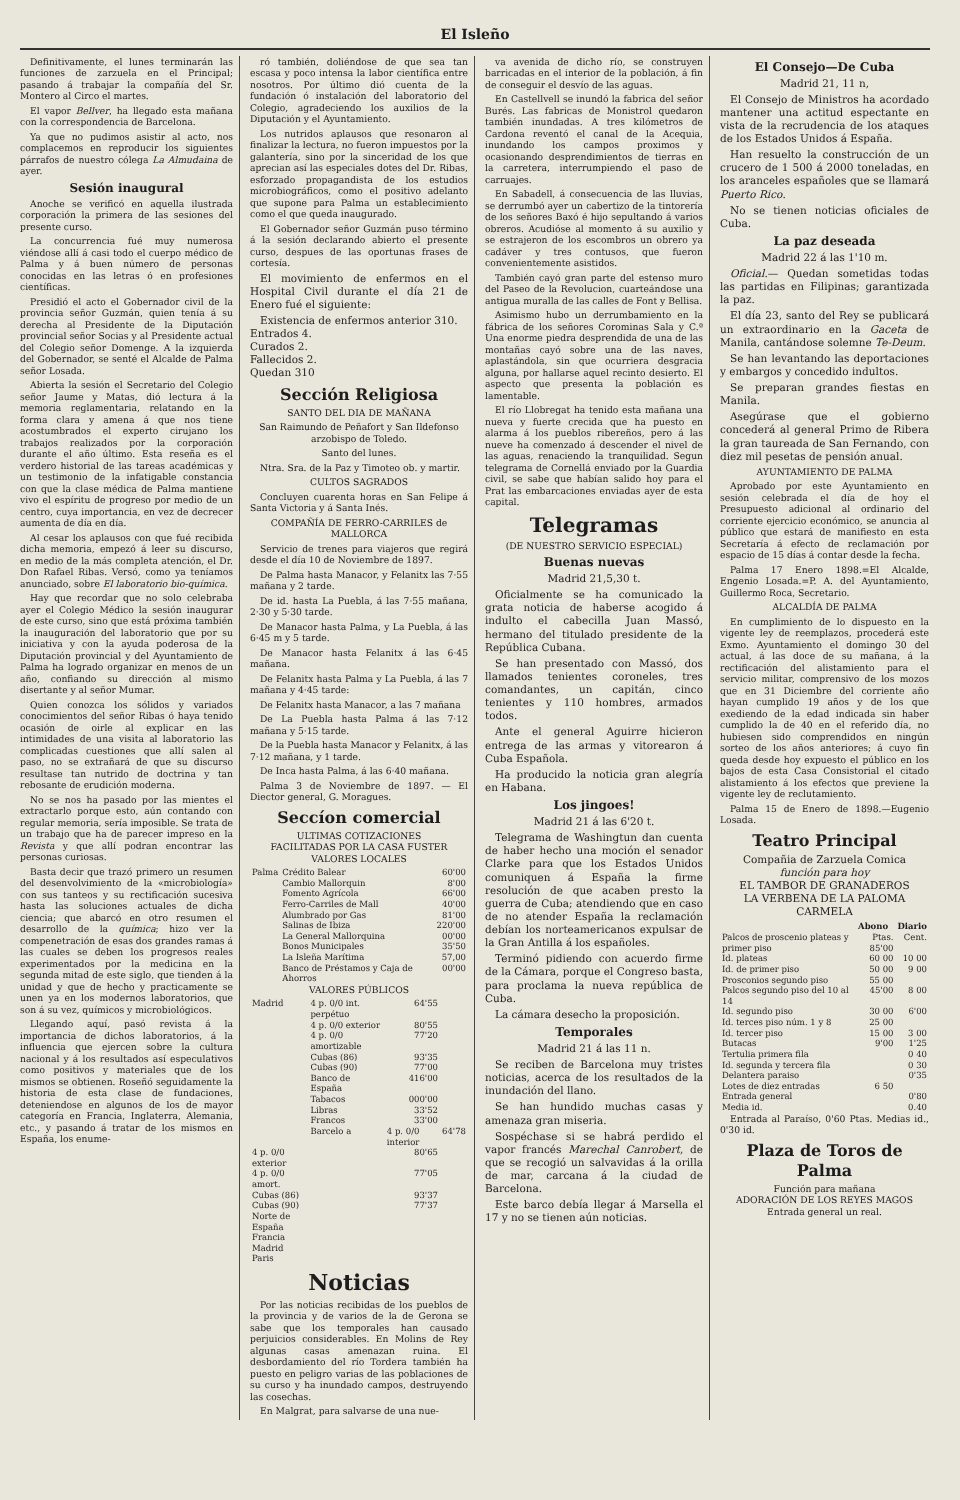El Isleño
Definitivamente, el lunes terminarán las funciones de zarzuela en el Principal; pasando á trabajar la compañía del Sr. Montero al Circo el martes.
El vapor Bellver, ha llegado esta mañana con la correspondencia de Barcelona.
Ya que no pudimos asistir al acto, nos complacemos en reproducir los siguientes párrafos de nuestro cólega La Almudaina de ayer.
Sesión inaugural
Anoche se verificó en aquella ilustrada corporación la primera de las sesiones del presente curso.
La concurrencia fué muy numerosa viéndose allí á casi todo el cuerpo médico de Palma y á buen número de personas conocidas en las letras ó en profesiones científicas.
Presidió el acto el Gobernador civil de la provincia señor Guzmán, quien tenía á su derecha al Presidente de la Diputación provincial señor Socias y al Presidente actual del Colegio señor Domenge. A la izquierda del Gobernador, se senté el Alcalde de Palma señor Losada.
Abierta la sesión el Secretario del Colegio señor Jaume y Matas, dió lectura á la memoria reglamentaria, relatando en la forma clara y amena á que nos tiene acostumbrados el experto cirujano los trabajos realizados por la corporación durante el año último. Esta reseña es el verdero historial de las tareas académicas y un testimonio de la infatigable constancia con que la clase médica de Palma mantiene vivo el espíritu de progreso por medio de un centro, cuya importancia, en vez de decrecer aumenta de día en día.
Al cesar los aplausos con que fué recibida dicha memoria, empezó á leer su discurso, en medio de la más completa atención, el Dr. Don Rafael Ribas. Versó, como ya teníamos anunciado, sobre El laboratorio bio-química.
Hay que recordar que no solo celebraba ayer el Colegio Médico la sesión inaugurar de este curso, sino que está próxima también la inauguración del laboratorio que por su iniciativa y con la ayuda poderosa de la Diputación provincial y del Ayuntamiento de Palma ha logrado organizar en menos de un año, confiando su dirección al mismo disertante y al señor Mumar.
Quien conozca los sólidos y variados conocimientos del señor Ribas ó haya tenido ocasión de oirle al explicar en las intimidades de una visita al laboratorio las complicadas cuestiones que allí salen al paso, no se extrañará de que su discurso resultase tan nutrido de doctrina y tan rebosante de erudición moderna.
No se nos ha pasado por las mientes el extractarlo porque esto, aún contando con regular memoria, sería imposible. Se trata de un trabajo que ha de parecer impreso en la Revista y que allí podran encontrar las personas curiosas.
Basta decir que trazó primero un resumen del desenvolvimiento de la «microbiología» con sus tanteos y su rectificación sucesiva hasta las soluciones actuales de dicha ciencia; que abarcó en otro resumen el desarrollo de la química; hizo ver la compenetración de esas dos grandes ramas á las cuales se deben los progresos reales experimentados por la medicina en la segunda mitad de este siglo, que tienden á la unidad y que de hecho y practicamente se unen ya en los modernos laboratorios, que son á su vez, químicos y microbiológicos.
Llegando aquí, pasó revista á la importancia de dichos laboratorios, á la influencia que ejercen sobre la cultura nacional y á los resultados así especulativos como positivos y materiales que de los mismos se obtienen. Roseñó seguidamente la historia de esta clase de fundaciones, deteniendose en algunos de los de mayor categoría en Francia, Inglaterra, Alemania, etc., y pasando á tratar de los mismos en España, los enume-
ró también, doliéndose de que sea tan escasa y poco intensa la labor científica entre nosotros. Por último dió cuenta de la fundación ó instalación del laboratorio del Colegio, agradeciendo los auxilios de la Diputación y el Ayuntamiento.
Los nutridos aplausos que resonaron al finalizar la lectura, no fueron impuestos por la galantería, sino por la sinceridad de los que aprecian así las especiales dotes del Dr. Ribas, esforzado propagandista de los estudios microbiográficos, como el positivo adelanto que supone para Palma un establecimiento como el que queda inaugurado.
El Gobernador señor Guzmán puso término á la sesión declarando abierto el presente curso, despues de las oportunas frases de cortesía.
El movimiento de enfermos en el Hospital Civil durante el día 21 de Enero fué el siguiente:
Existencia de enfermos anterior 310.
Entrados 4.
Curados 2.
Fallecidos 2.
Quedan 310
Sección Religiosa
SANTO DEL DIA DE MAÑANA
San Raimundo de Peñafort y San Ildefonso arzobispo de Toledo.
Santo del lunes.
Ntra. Sra. de la Paz y Timoteo ob. y martir.
CULTOS SAGRADOS
Concluyen cuarenta horas en San Felipe á Santa Victoria y á Santa Inés.
COMPAÑÍA DE FERRO-CARRILES de MALLORCA
Servicio de trenes para viajeros que regirá desde el día 10 de Noviembre de 1897.
De Palma hasta Manacor, y Felanitx las 7·55 mañana y 2 tarde.
De id. hasta La Puebla, á las 7·55 mañana, 2·30 y 5·30 tarde.
De Manacor hasta Palma, y La Puebla, á las 6·45 m y 5 tarde.
De Manacor hasta Felanitx á las 6·45 mañana.
De Felanitx hasta Palma y La Puebla, á las 7 mañana y 4·45 tarde:
De Felanitx hasta Manacor, a las 7 mañana
De La Puebla hasta Palma á las 7·12 mañana y 5·15 tarde.
De la Puebla hasta Manacor y Felanitx, á las 7·12 mañana, y 1 tarde.
De Inca hasta Palma, á las 6·40 mañana.
Palma 3 de Noviembre de 1897. — El Diector general, G. Moragues.
Seccíon comercial
ULTIMAS COTIZACIONES
FACILITADAS POR LA CASA FUSTER
VALORES LOCALES
| Palma | Crédito Balear | 60'00 |
| | Cambio Mallorquin | 8'00 |
| | Fomento Agrícola | 66'00 |
| | Ferro-Carriles de Mall | 40'00 |
| | Alumbrado por Gas | 81'00 |
| | Salinas de Ibiza | 220'00 |
| | La General Mallorquina | 00'00 |
| | Bonos Municipales | 35'50 |
| | La Isleña Marítima | 57,00 |
| | Banco de Préstamos y Caja de Ahorros | 00'00 |
VALORES PÚBLICOS
| Madrid | 4 p. 0/0 int. perpétuo | 64'55 | |
| | 4 p. 0/0 exterior | 80'55 | |
| | 4 p. 0/0 amortizable | 77'20 | |
| | Cubas (86) | 93'35 | |
| | Cubas (90) | 77'00 | |
| | Banco de España | 416'00 | |
| | Tabacos | 000'00 | |
| | Libras | 33'52 | |
| | Francos | 33'00 | |
| | Barcelo a | 4 p. 0/0 interior | 64'78 |
| 4 p. 0/0 exterior | | 80'65 | |
| 4 p. 0/0 amort. | | 77'05 | |
| Cubas (86) | | 93'37 | |
| Cubas (90) | | 77'37 | |
| Norte de España | | | |
| Francia | | | |
| Madrid | | | |
| Paris | | | |
Noticias
Por las noticias recibidas de los pueblos de la provincia y de varios de la de Gerona se sabe que los temporales han causado perjuicios considerables. En Molins de Rey algunas casas amenazan ruina. El desbordamiento del río Tordera también ha puesto en peligro varias de las poblaciones de su curso y ha inundado campos, destruyendo las cosechas.
En Malgrat, para salvarse de una nue-
va avenida de dicho río, se construyen barricadas en el interior de la población, á fin de conseguir el desvío de las aguas.
En Castellvell se inundó la fabrica del señor Burés. Las fabricas de Monistrol quedaron también inundadas. A tres kilómetros de Cardona reventó el canal de la Acequia, inundando los campos proximos y ocasionando desprendimientos de tierras en la carretera, interrumpiendo el paso de carruajes.
En Sabadell, á consecuencia de las lluvias, se derrumbó ayer un cabertizo de la tintorería de los señores Baxó é hijo sepultando á varios obreros. Acudióse al momento á su auxilio y se estrajeron de los escombros un obrero ya cadáver y tres contusos, que fueron convenientemente asistidos.
También cayó gran parte del estenso muro del Paseo de la Revolucion, cuarteándose una antigua muralla de las calles de Font y Bellisa.
Asimismo hubo un derrumbamiento en la fábrica de los señores Corominas Sala y C.ª Una enorme piedra desprendida de una de las montañas cayó sobre una de las naves, aplastándola, sin que ocurriera desgracia alguna, por hallarse aquel recinto desierto. El aspecto que presenta la población es lamentable.
El río Llobregat ha tenido esta mañana una nueva y fuerte crecida que ha puesto en alarma á los pueblos ribereños, pero á las nueve ha comenzado á descender el nivel de las aguas, renaciendo la tranquilidad. Segun telegrama de Cornellá enviado por la Guardia civil, se sabe que habían salido hoy para el Prat las embarcaciones enviadas ayer de esta capital.
Telegramas
(DE NUESTRO SERVICIO ESPECIAL)
Buenas nuevas
Madrid 21,5,30 t.
Oficialmente se ha comunicado la grata noticia de haberse acogido á indulto el cabecilla Juan Massó, hermano del titulado presidente de la República Cubana.
Se han presentado con Massó, dos llamados tenientes coroneles, tres comandantes, un capitán, cinco tenientes y 110 hombres, armados todos.
Ante el general Aguirre hicieron entrega de las armas y vitorearon á Cuba Española.
Ha producido la noticia gran alegría en Habana.
Los jingoes!
Madrid 21 á las 6'20 t.
Telegrama de Washingtun dan cuenta de haber hecho una moción el senador Clarke para que los Estados Unidos comuniquen á España la firme resolución de que acaben presto la guerra de Cuba; atendiendo que en caso de no atender España la reclamación debían los norteamericanos expulsar de la Gran Antilla á los españoles.
Terminó pidiendo con acuerdo firme de la Cámara, porque el Congreso basta, para proclama la nueva república de Cuba.
La cámara desecho la proposición.
Temporales
Madrid 21 á las 11 n.
Se reciben de Barcelona muy tristes noticias, acerca de los resultados de la inundación del llano.
Se han hundido muchas casas y amenaza gran miseria.
Sospéchase si se habrá perdido el vapor francés Marechal Canrobert, de que se recogió un salvavidas á la orilla de mar, carcana á la ciudad de Barcelona.
Este barco debía llegar á Marsella el 17 y no se tienen aún noticias.
El Consejo—De Cuba
Madrid 21, 11 n,
El Consejo de Ministros ha acordado mantener una actitud espectante en vista de la recrudencia de los ataques de los Estados Unidos á España.
Han resuelto la construcción de un crucero de 1 500 á 2000 toneladas, en los aranceles españoles que se llamará Puerto Rico.
No se tienen noticias oficiales de Cuba.
La paz deseada
Madrid 22 á las 1'10 m.
Oficial.— Quedan sometidas todas las partidas en Filipinas; garantizada la paz.
El día 23, santo del Rey se publicará un extraordinario en la Gaceta de Manila, cantándose solemne Te-Deum.
Se han levantando las deportaciones y embargos y concedido indultos.
Se preparan grandes fiestas en Manila.
Asegúrase que el gobierno concederá al general Primo de Ribera la gran taureada de San Fernando, con diez mil pesetas de pensión anual.
AYUNTAMIENTO DE PALMA
Aprobado por este Ayuntamiento en sesión celebrada el día de hoy el Presupuesto adicional al ordinario del corriente ejercicio económico, se anuncia al público que estará de manifiesto en esta Secretaría á efecto de reclamación por espacio de 15 días á contar desde la fecha.
Palma 17 Enero 1898.=El Alcalde, Engenio Losada.=P. A. del Ayuntamiento, Guillermo Roca, Secretario.
ALCALDÍA DE PALMA
En cumplimiento de lo dispuesto en la vigente ley de reemplazos, procederá este Exmo. Ayuntamiento el domingo 30 del actual, á las doce de su mañana, á la rectificación del alistamiento para el servicio militar, comprensivo de los mozos que en 31 Diciembre del corriente año hayan cumplido 19 años y de los que exediendo de la edad indicada sin haber cumplido la de 40 en el referido día, no hubiesen sido comprendidos en ningún sorteo de los años anteriores; á cuyo fin queda desde hoy expuesto el público en los bajos de esta Casa Consistorial el citado alistamiento á los efectos que previene la vigente ley de reclutamiento.
Palma 15 de Enero de 1898.—Eugenio Losada.
Teatro Principal
Compañia de Zarzuela Comica
función para hoy
EL TAMBOR DE GRANADEROS
LA VERBENA DE LA PALOMA
CARMELA
| | Abono | Diario |
| --- | --- | --- |
| Palcos de proscenio plateas y primer piso | Ptas. 85'00 | Cent. |
| Id. plateas | 60 00 | 10 00 |
| Id. de primer piso | 50 00 | 9 00 |
| Prosconios segundo piso | 55 00 | |
| Palcos segundo piso del 10 al 14 | 45'00 | 8 00 |
| Id. segundo piso | 30 00 | 6'00 |
| Id. terces piso núm. 1 y 8 | 25 00 | |
| Id. tercer piso | 15 00 | 3 00 |
| Butacas | 9'00 | 1'25 |
| Tertulia primera fila | | 0 40 |
| Id. segunda y tercera fila | | 0 30 |
| Delantera paraiso | | 0'35 |
| Lotes de diez entradas | 6 50 | |
| Entrada general | | 0'80 |
| Media id. | | 0.40 |
Entrada al Paraíso, 0'60 Ptas. Medias id., 0'30 id.
Plaza de Toros de Palma
Función para mañana
ADORACIÓN DE LOS REYES MAGOS
Entrada general un real.